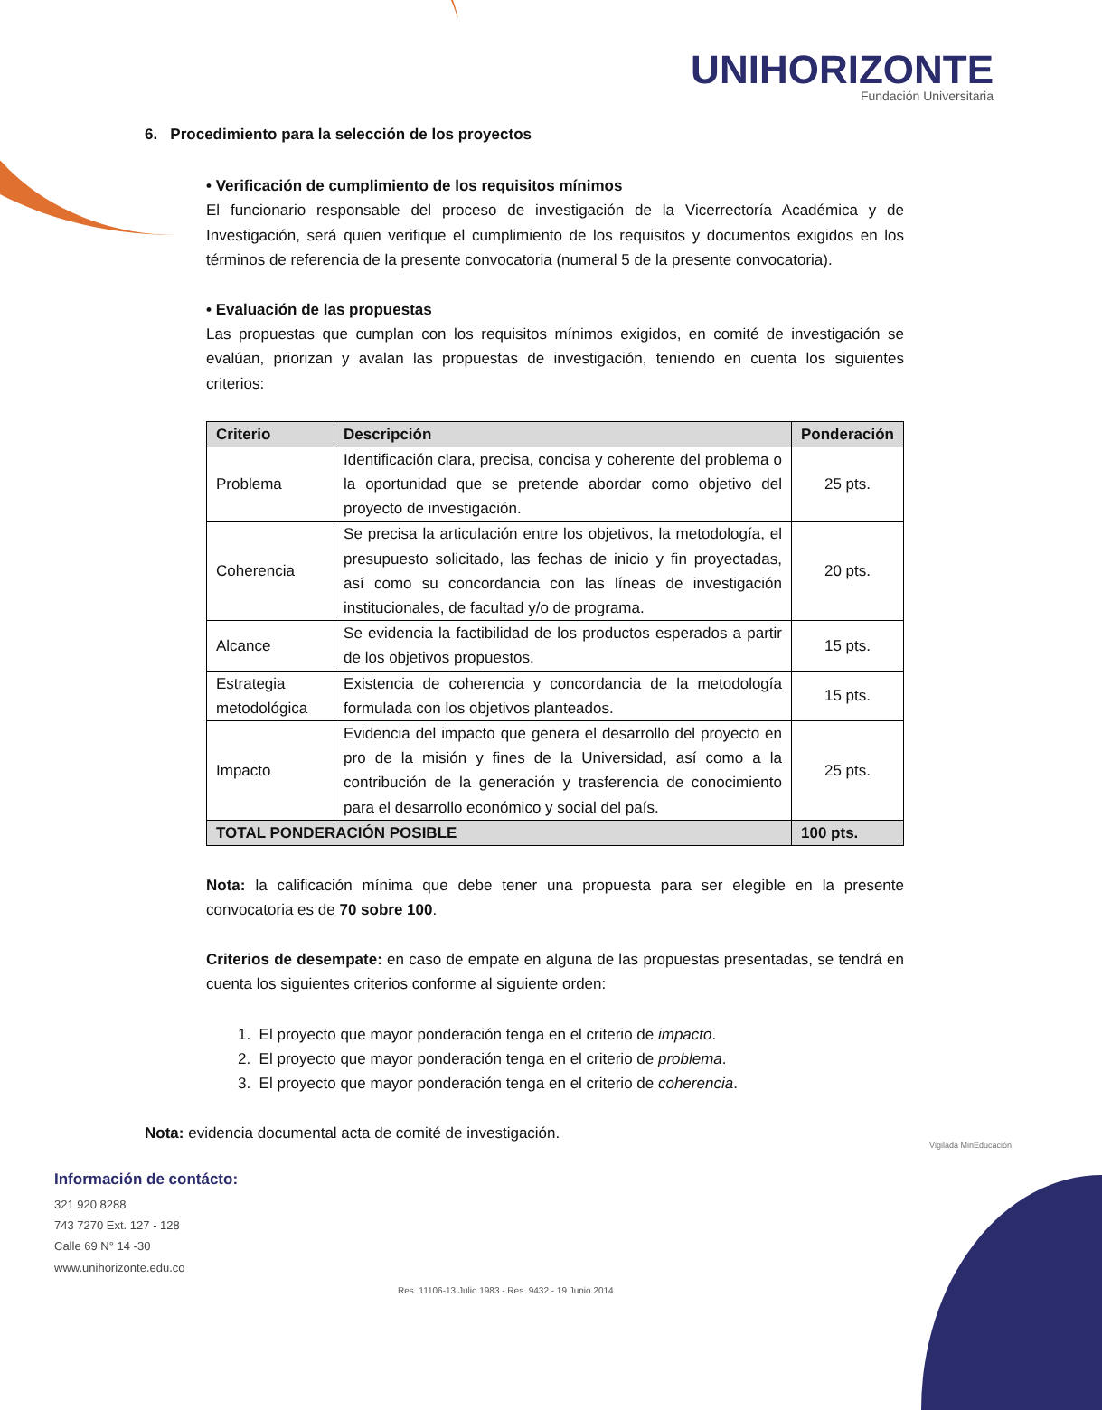UNIHORIZONTE
Fundación Universitaria
6. Procedimiento para la selección de los proyectos
• Verificación de cumplimiento de los requisitos mínimos
El funcionario responsable del proceso de investigación de la Vicerrectoría Académica y de Investigación, será quien verifique el cumplimiento de los requisitos y documentos exigidos en los términos de referencia de la presente convocatoria (numeral 5 de la presente convocatoria).
• Evaluación de las propuestas
Las propuestas que cumplan con los requisitos mínimos exigidos, en comité de investigación se evalúan, priorizan y avalan las propuestas de investigación, teniendo en cuenta los siguientes criterios:
| Criterio | Descripción | Ponderación |
| --- | --- | --- |
| Problema | Identificación clara, precisa, concisa y coherente del problema o la oportunidad que se pretende abordar como objetivo del proyecto de investigación. | 25 pts. |
| Coherencia | Se precisa la articulación entre los objetivos, la metodología, el presupuesto solicitado, las fechas de inicio y fin proyectadas, así como su concordancia con las líneas de investigación institucionales, de facultad y/o de programa. | 20 pts. |
| Alcance | Se evidencia la factibilidad de los productos esperados a partir de los objetivos propuestos. | 15 pts. |
| Estrategia metodológica | Existencia de coherencia y concordancia de la metodología formulada con los objetivos planteados. | 15 pts. |
| Impacto | Evidencia del impacto que genera el desarrollo del proyecto en pro de la misión y fines de la Universidad, así como a la contribución de la generación y trasferencia de conocimiento para el desarrollo económico y social del país. | 25 pts. |
| TOTAL PONDERACIÓN POSIBLE | | 100 pts. |
Nota: la calificación mínima que debe tener una propuesta para ser elegible en la presente convocatoria es de 70 sobre 100.
Criterios de desempate: en caso de empate en alguna de las propuestas presentadas, se tendrá en cuenta los siguientes criterios conforme al siguiente orden:
1. El proyecto que mayor ponderación tenga en el criterio de impacto.
2. El proyecto que mayor ponderación tenga en el criterio de problema.
3. El proyecto que mayor ponderación tenga en el criterio de coherencia.
Nota: evidencia documental acta de comité de investigación.
Información de contácto:
321 920 8288
743 7270 Ext. 127 - 128
Calle 69 N° 14 -30
www.unihorizonte.edu.co
Res. 11106-13 Julio 1983 - Res. 9432 - 19 Junio 2014
Vigilada MinEducación